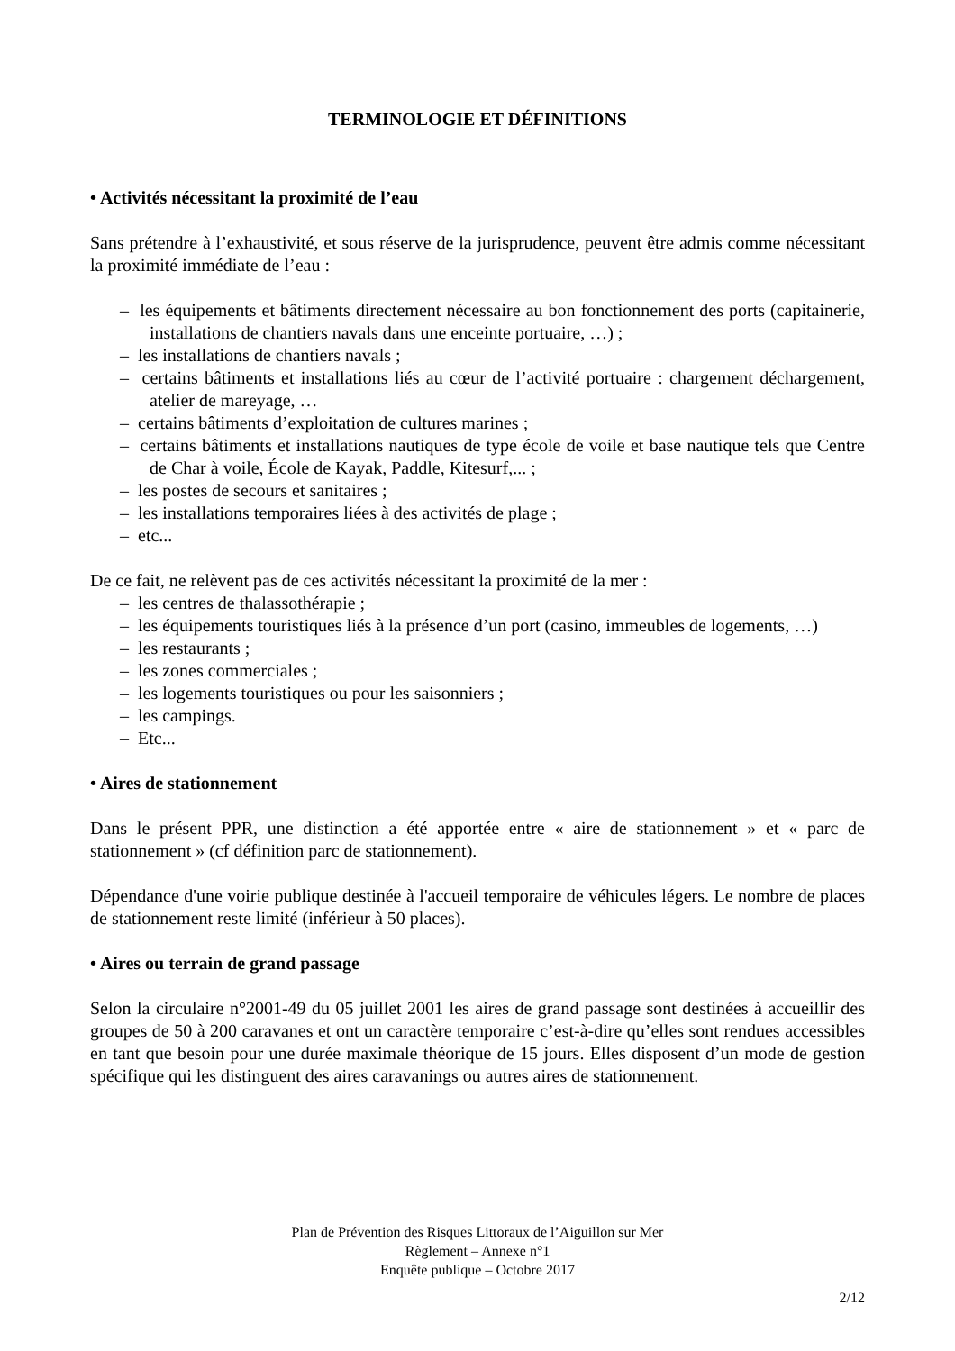TERMINOLOGIE ET DÉFINITIONS
• Activités nécessitant la proximité de l’eau
Sans prétendre à l’exhaustivité, et sous réserve de la jurisprudence, peuvent être admis comme nécessitant la proximité immédiate de l’eau :
– les équipements et bâtiments directement nécessaire au bon fonctionnement des ports (capitainerie, installations de chantiers navals dans une enceinte portuaire, …) ;
– les installations de chantiers navals ;
– certains bâtiments et installations liés au cœur de l’activité portuaire : chargement déchargement, atelier de mareyage, …
– certains bâtiments d’exploitation de cultures marines ;
– certains bâtiments et installations nautiques de type école de voile et base nautique tels que Centre de Char à voile, École de Kayak, Paddle, Kitesurf,... ;
– les postes de secours et sanitaires ;
– les installations temporaires liées à des activités de plage ;
– etc...
De ce fait, ne relèvent pas de ces activités nécessitant la proximité de la mer :
– les centres de thalassothérapie ;
– les équipements touristiques liés à la présence d’un port (casino, immeubles de logements, …)
– les restaurants ;
– les zones commerciales ;
– les logements touristiques ou pour les saisonniers ;
– les campings.
– Etc...
• Aires de stationnement
Dans le présent PPR, une distinction a été apportée entre « aire de stationnement » et « parc de stationnement » (cf définition parc de stationnement).
Dépendance d'une voirie publique destinée à l'accueil temporaire de véhicules légers. Le nombre de places de stationnement reste limité (inférieur à 50 places).
• Aires ou terrain de grand passage
Selon la circulaire n°2001-49 du 05 juillet 2001 les aires de grand passage sont destinées à accueillir des groupes de 50 à 200 caravanes et ont un caractère temporaire c’est-à-dire qu’elles sont rendues accessibles en tant que besoin pour une durée maximale théorique de 15 jours. Elles disposent d’un mode de gestion spécifique qui les distinguent des aires caravanings ou autres aires de stationnement.
Plan de Prévention des Risques Littoraux de l’Aiguillon sur Mer
Règlement – Annexe n°1
Enquête publique – Octobre 2017
2/12